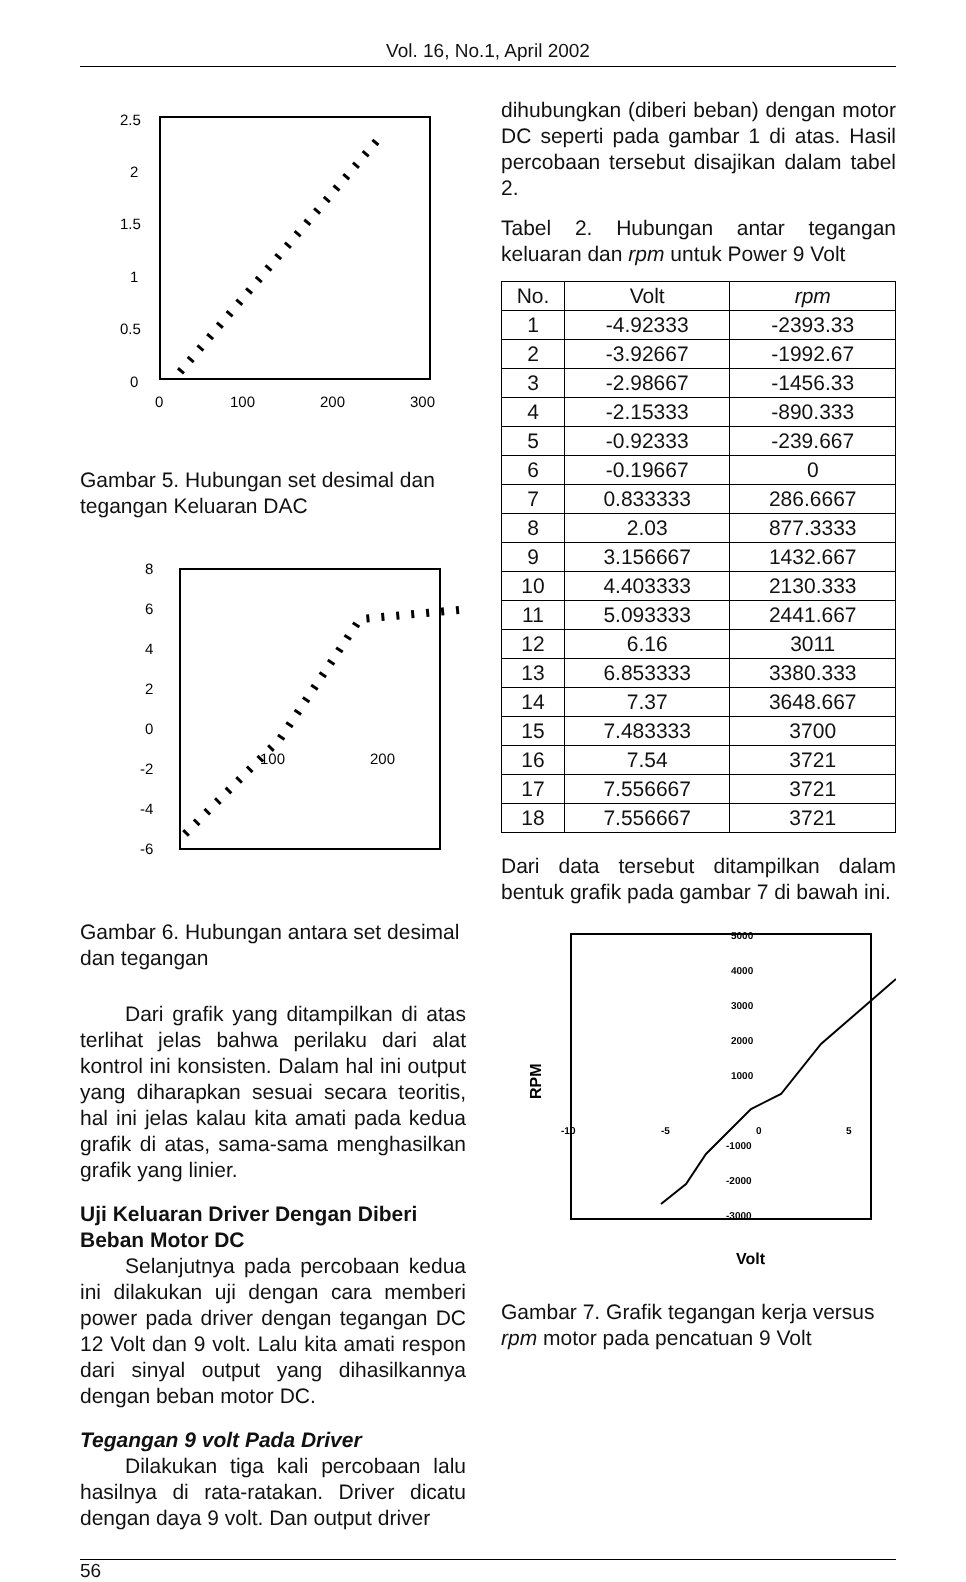Vol. 16, No.1, April 2002
2.5
2
1.5
1
0.5
0
0
100
200
300
Gambar 5. Hubungan set desimal dan tegangan Keluaran DAC
8
6
4
2
0
-2
-4
-6
100
200
Gambar 6. Hubungan antara set desimal dan tegangan
Dari grafik yang ditampilkan di atas terlihat jelas bahwa perilaku dari alat kontrol ini konsisten. Dalam hal ini output yang diharapkan sesuai secara teoritis, hal ini jelas kalau kita amati pada kedua grafik di atas, sama-sama menghasilkan grafik yang linier.
Uji Keluaran Driver Dengan Diberi Beban Motor DC
Selanjutnya pada percobaan kedua ini dilakukan uji dengan cara memberi power pada driver dengan tegangan DC 12 Volt dan 9 volt. Lalu kita amati respon dari sinyal output yang dihasilkannya dengan beban motor DC.
Tegangan 9 volt Pada Driver
Dilakukan tiga kali percobaan lalu hasilnya di rata-ratakan. Driver dicatu dengan daya 9 volt. Dan output driver
dihubungkan (diberi beban) dengan motor DC seperti pada gambar 1 di atas. Hasil percobaan tersebut disajikan dalam tabel 2.
Tabel 2. Hubungan antar tegangan keluaran dan rpm untuk Power 9 Volt
| No. | Volt | rpm |
| --- | --- | --- |
| 1 | -4.92333 | -2393.33 |
| 2 | -3.92667 | -1992.67 |
| 3 | -2.98667 | -1456.33 |
| 4 | -2.15333 | -890.333 |
| 5 | -0.92333 | -239.667 |
| 6 | -0.19667 | 0 |
| 7 | 0.833333 | 286.6667 |
| 8 | 2.03 | 877.3333 |
| 9 | 3.156667 | 1432.667 |
| 10 | 4.403333 | 2130.333 |
| 11 | 5.093333 | 2441.667 |
| 12 | 6.16 | 3011 |
| 13 | 6.853333 | 3380.333 |
| 14 | 7.37 | 3648.667 |
| 15 | 7.483333 | 3700 |
| 16 | 7.54 | 3721 |
| 17 | 7.556667 | 3721 |
| 18 | 7.556667 | 3721 |
Dari data tersebut ditampilkan dalam bentuk grafik pada gambar 7 di bawah ini.
5000
4000
3000
2000
1000
-10
-5
0
5
-1000
-2000
-3000
RPM
Volt
Gambar 7. Grafik tegangan kerja versus rpm motor pada pencatuan 9 Volt
56